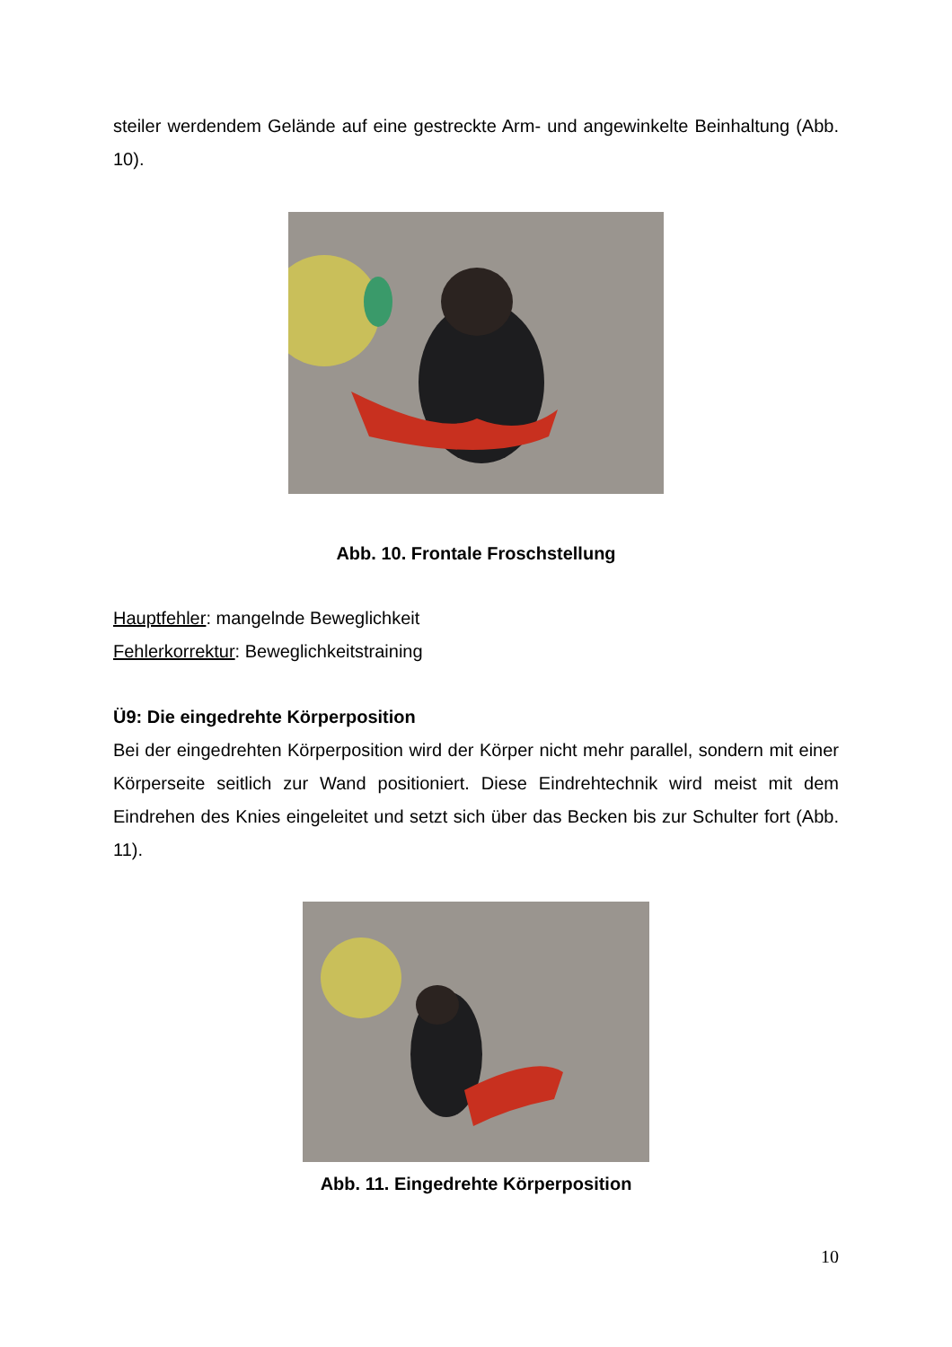steiler werdendem Gelände auf eine gestreckte Arm- und angewinkelte Beinhaltung (Abb. 10).
Abb. 10. Frontale Froschstellung
Hauptfehler: mangelnde Beweglichkeit
Fehlerkorrektur: Beweglichkeitstraining
Ü9: Die eingedrehte Körperposition
Bei der eingedrehten Körperposition wird der Körper nicht mehr parallel, sondern mit einer Körperseite seitlich zur Wand positioniert. Diese Eindrehtechnik wird meist mit dem Eindrehen des Knies eingeleitet und setzt sich über das Becken bis zur Schulter fort (Abb. 11).
Abb. 11. Eingedrehte Körperposition
10